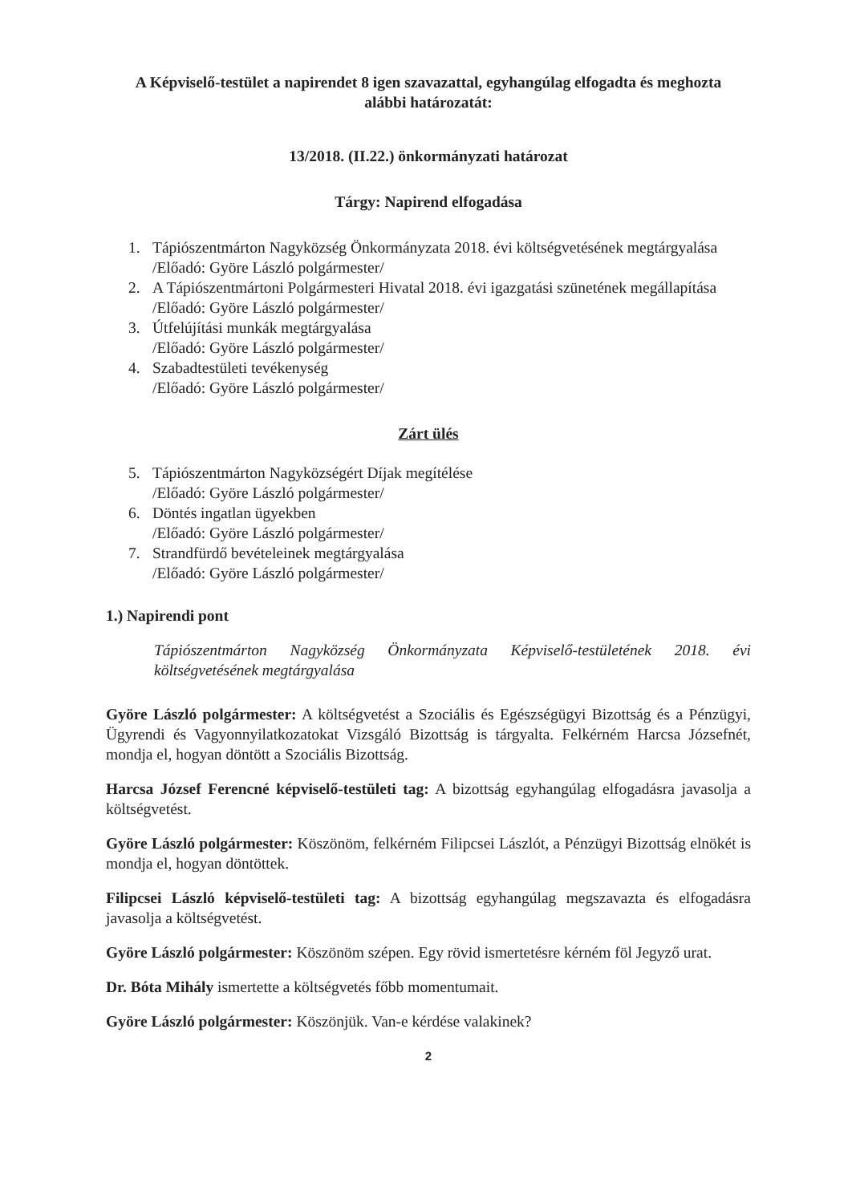A Képviselő-testület a napirendet 8 igen szavazattal, egyhangúlag elfogadta és meghozta
alábbi határozatát:
13/2018. (II.22.) önkormányzati határozat
Tárgy: Napirend elfogadása
1. Tápiószentmárton Nagyközség Önkormányzata 2018. évi költségvetésének megtárgyalása
/Előadó: Györe László polgármester/
2. A Tápiószentmártoni Polgármesteri Hivatal 2018. évi igazgatási szünetének megállapítása
/Előadó: Györe László polgármester/
3. Útfelújítási munkák megtárgyalása
/Előadó: Györe László polgármester/
4. Szabadtestületi tevékenység
/Előadó: Györe László polgármester/
Zárt ülés
5. Tápiószentmárton Nagyközségért Díjak megítélése
/Előadó: Györe László polgármester/
6. Döntés ingatlan ügyekben
/Előadó: Györe László polgármester/
7. Strandfürdő bevételeinek megtárgyalása
/Előadó: Györe László polgármester/
1.) Napirendi pont
Tápiószentmárton Nagyközség Önkormányzata Képviselő-testületének 2018. évi költségvetésének megtárgyalása
Györe László polgármester: A költségvetést a Szociális és Egészségügyi Bizottság és a Pénzügyi, Ügyrendi és Vagyonnyilatkozatokat Vizsgáló Bizottság is tárgyalta. Felkérném Harcsa Józsefnét, mondja el, hogyan döntött a Szociális Bizottság.
Harcsa József Ferencné képviselő-testületi tag: A bizottság egyhangúlag elfogadásra javasolja a költségvetést.
Györe László polgármester: Köszönöm, felkérném Filipcsei Lászlót, a Pénzügyi Bizottság elnökét is mondja el, hogyan döntöttek.
Filipcsei László képviselő-testületi tag: A bizottság egyhangúlag megszavazta és elfogadásra javasolja a költségvetést.
Györe László polgármester: Köszönöm szépen. Egy rövid ismertetésre kérném föl Jegyző urat.
Dr. Bóta Mihály ismertette a költségvetés főbb momentumait.
Györe László polgármester: Köszönjük. Van-e kérdése valakinek?
2